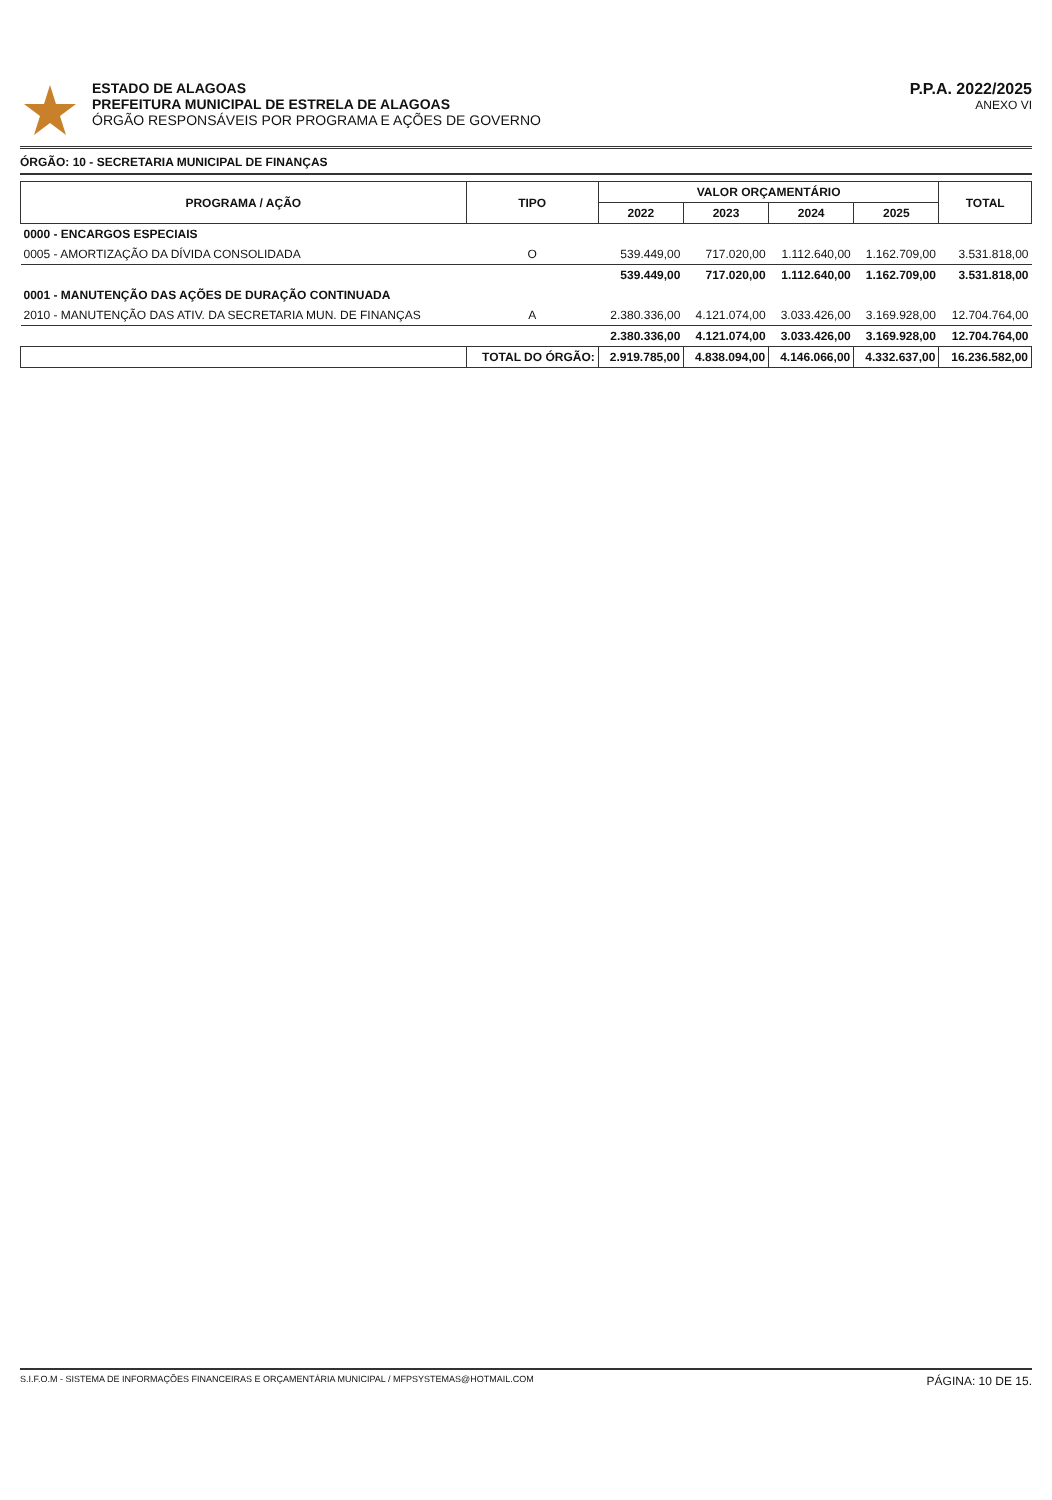ESTADO DE ALAGOAS
PREFEITURA MUNICIPAL DE ESTRELA DE ALAGOAS
ÓRGÃO RESPONSÁVEIS POR PROGRAMA E AÇÕES DE GOVERNO
P.P.A. 2022/2025
ANEXO VI
ÓRGÃO: 10 - SECRETARIA MUNICIPAL DE FINANÇAS
| PROGRAMA / AÇÃO | TIPO | VALOR ORÇAMENTÁRIO | | | | TOTAL |
| --- | --- | --- | --- | --- | --- | --- |
| | | 2022 | 2023 | 2024 | 2025 | |
| 0000 - ENCARGOS ESPECIAIS | | | | | | |
| 0005 - AMORTIZAÇÃO DA DÍVIDA CONSOLIDADA | O | 539.449,00 | 717.020,00 | 1.112.640,00 | 1.162.709,00 | 3.531.818,00 |
| | | 539.449,00 | 717.020,00 | 1.112.640,00 | 1.162.709,00 | 3.531.818,00 |
| 0001 - MANUTENÇÃO DAS AÇÕES DE DURAÇÃO CONTINUADA | | | | | | |
| 2010 - MANUTENÇÃO DAS ATIV. DA SECRETARIA MUN. DE FINANÇAS | A | 2.380.336,00 | 4.121.074,00 | 3.033.426,00 | 3.169.928,00 | 12.704.764,00 |
| | | 2.380.336,00 | 4.121.074,00 | 3.033.426,00 | 3.169.928,00 | 12.704.764,00 |
| | TOTAL DO ÓRGÃO: | 2.919.785,00 | 4.838.094,00 | 4.146.066,00 | 4.332.637,00 | 16.236.582,00 |
S.I.F.O.M - SISTEMA DE INFORMAÇÕES FINANCEIRAS E ORÇAMENTÁRIA MUNICIPAL / MFPSYSTEMAS@HOTMAIL.COM PÁGINA: 10 DE 15.